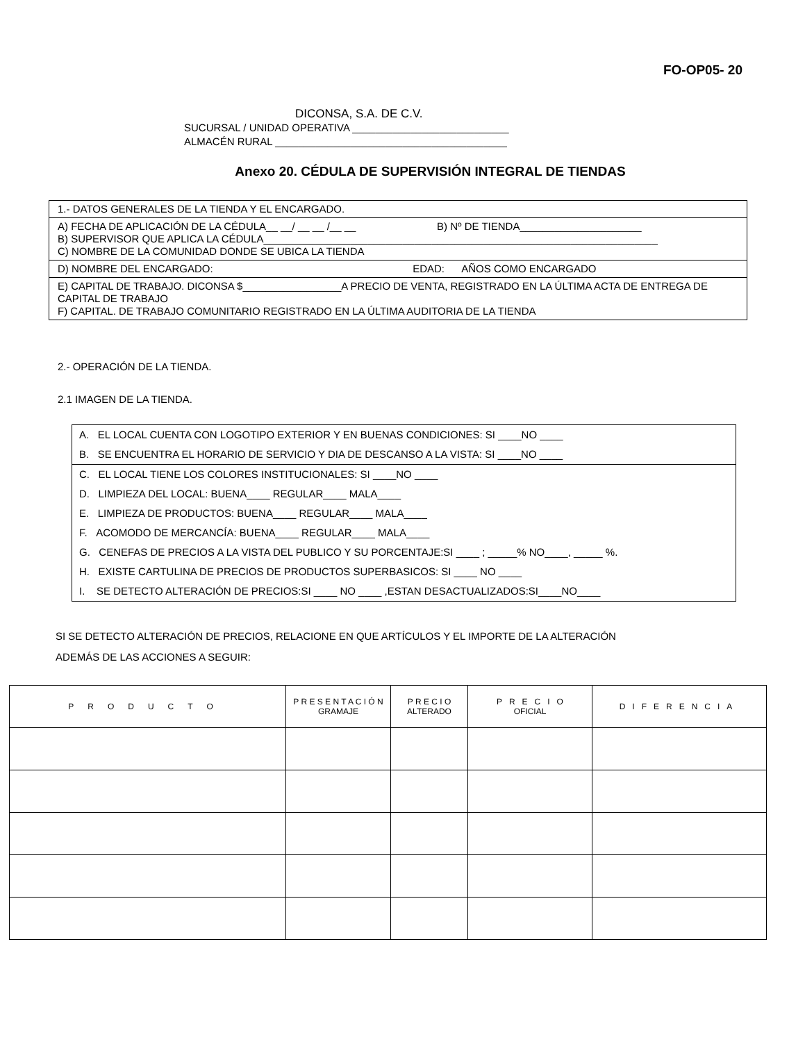FO-OP05- 20
DICONSA, S.A. DE C.V.
SUCURSAL / UNIDAD OPERATIVA ___________________________
ALMACÉN RURAL ________________________________________
Anexo 20. CÉDULA DE SUPERVISIÓN INTEGRAL DE TIENDAS
1.- DATOS GENERALES DE LA TIENDA Y EL ENCARGADO.
A) FECHA DE APLICACIÓN DE LA CÉDULA__ __/ __ __ /__ __ B) Nº DE TIENDA_____________________
B) SUPERVISOR QUE APLICA LA CÉDULA____________________________________________________________________
C) NOMBRE DE LA COMUNIDAD DONDE SE UBICA LA TIENDA
D) NOMBRE DEL ENCARGADO: EDAD: AÑOS COMO ENCARGADO
E) CAPITAL DE TRABAJO. DICONSA $_________________A PRECIO DE VENTA, REGISTRADO EN LA ÚLTIMA ACTA DE ENTREGA DE CAPITAL DE TRABAJO
F) CAPITAL. DE TRABAJO COMUNITARIO REGISTRADO EN LA ÚLTIMA AUDITORIA DE LA TIENDA
2.- OPERACIÓN DE LA TIENDA.
2.1 IMAGEN DE LA TIENDA.
A. EL LOCAL CUENTA CON LOGOTIPO EXTERIOR Y EN BUENAS CONDICIONES: SI ____NO ____
B. SE ENCUENTRA EL HORARIO DE SERVICIO Y DIA DE DESCANSO A LA VISTA: SI ____NO ____
C. EL LOCAL TIENE LOS COLORES INSTITUCIONALES: SI ____NO ____
D. LIMPIEZA DEL LOCAL: BUENA____ REGULAR____ MALA____
E. LIMPIEZA DE PRODUCTOS: BUENA____ REGULAR____ MALA____
F. ACOMODO DE MERCANCÍA: BUENA____ REGULAR____ MALA____
G. CENEFAS DE PRECIOS A LA VISTA DEL PUBLICO Y SU PORCENTAJE:SI ____ ; _____% NO____, _____ %.
H. EXISTE CARTULINA DE PRECIOS DE PRODUCTOS SUPERBASICOS: SI ____ NO ____
I. SE DETECTO ALTERACIÓN DE PRECIOS:SI ____ NO ____ ,ESTAN DESACTUALIZADOS:SI____NO____
SI SE DETECTO ALTERACIÓN DE PRECIOS, RELACIONE EN QUE ARTÍCULOS Y EL IMPORTE DE LA ALTERACIÓN
ADEMÁS DE LAS ACCIONES A SEGUIR:
| PRODUCTO | P R E S E N T A C I Ó N GRAMAJE | P R E C I O ALTERADO | P R E C I O OFICIAL | DIFERENCIA |
| --- | --- | --- | --- | --- |